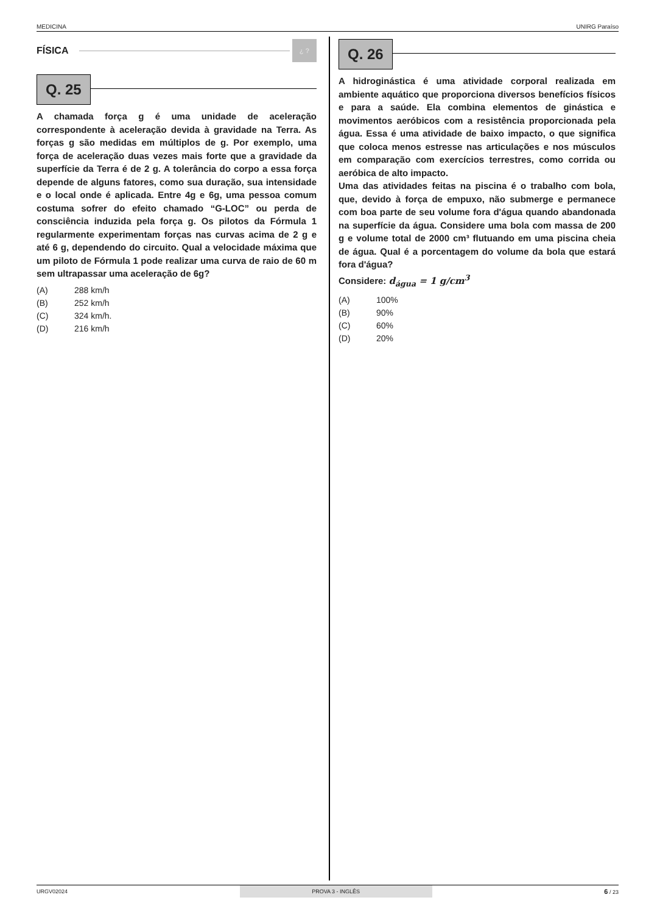MEDICINA UNIRG Paraíso
FÍSICA
¿ ?
Q. 25
A chamada força g é uma unidade de aceleração correspondente à aceleração devida à gravidade na Terra. As forças g são medidas em múltiplos de g. Por exemplo, uma força de aceleração duas vezes mais forte que a gravidade da superfície da Terra é de 2 g. A tolerância do corpo a essa força depende de alguns fatores, como sua duração, sua intensidade e o local onde é aplicada. Entre 4g e 6g, uma pessoa comum costuma sofrer do efeito chamado “G-LOC” ou perda de consciência induzida pela força g. Os pilotos da Fórmula 1 regularmente experimentam forças nas curvas acima de 2 g e até 6 g, dependendo do circuito. Qual a velocidade máxima que um piloto de Fórmula 1 pode realizar uma curva de raio de 60 m sem ultrapassar uma aceleração de 6g?
(A) 288 km/h
(B) 252 km/h
(C) 324 km/h.
(D) 216 km/h
Q. 26
A hidroginástica é uma atividade corporal realizada em ambiente aquático que proporciona diversos benefícios físicos e para a saúde. Ela combina elementos de ginástica e movimentos aeróbicos com a resistência proporcionada pela água. Essa é uma atividade de baixo impacto, o que significa que coloca menos estresse nas articulações e nos músculos em comparação com exercícios terrestres, como corrida ou aeróbica de alto impacto.
Uma das atividades feitas na piscina é o trabalho com bola, que, devido à força de empuxo, não submerge e permanece com boa parte de seu volume fora d'água quando abandonada na superfície da água. Considere uma bola com massa de 200 g e volume total de 2000 cm³ flutuando em uma piscina cheia de água. Qual é a porcentagem do volume da bola que estará fora d'água?
Considere: d<sub>água</sub> = 1 g/cm<sup>3</sup>
(A) 100%
(B) 90%
(C) 60%
(D) 20%
URGV02024 PROVA 3 - INGLÊS 6 / 23